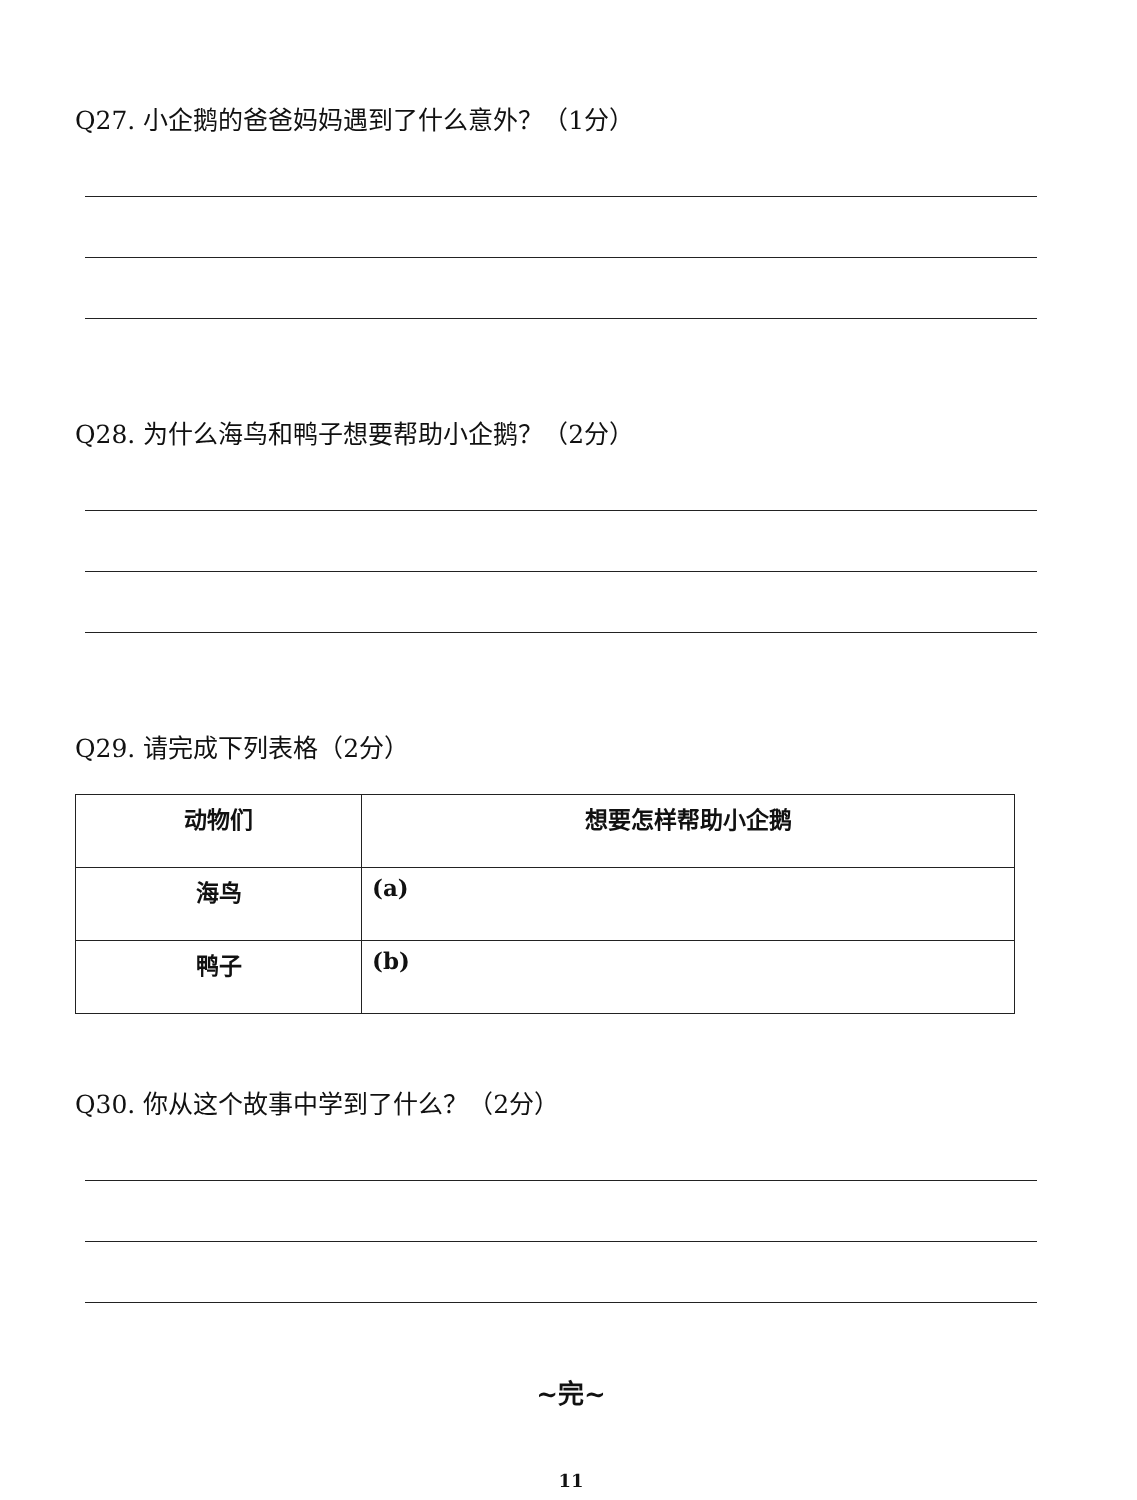Q27. 小企鹅的爸爸妈妈遇到了什么意外？（1分）
Q28. 为什么海鸟和鸭子想要帮助小企鹅？（2分）
Q29. 请完成下列表格（2分）
| 动物们 | 想要怎样帮助小企鹅 |
| --- | --- |
| 海鸟 | (a) |
| 鸭子 | (b) |
Q30. 你从这个故事中学到了什么？（2分）
~完~
11